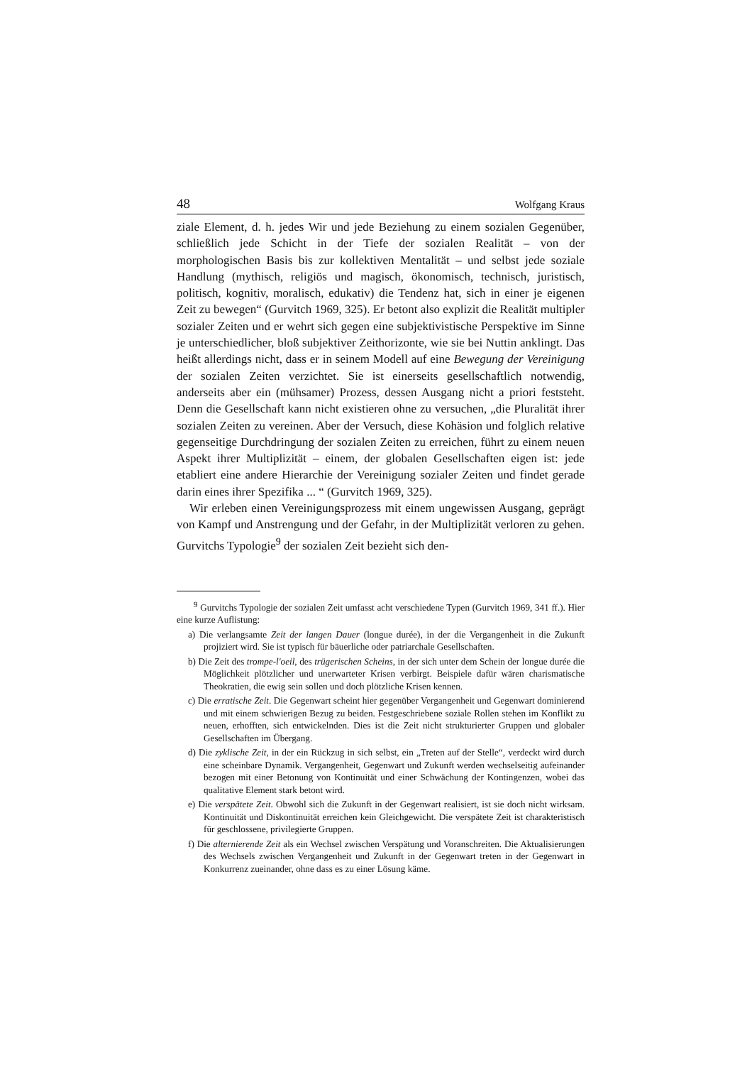48 Wolfgang Kraus
ziale Element, d. h. jedes Wir und jede Beziehung zu einem sozialen Gegenüber, schließlich jede Schicht in der Tiefe der sozialen Realität – von der morphologischen Basis bis zur kollektiven Mentalität – und selbst jede soziale Handlung (mythisch, religiös und magisch, ökonomisch, technisch, juristisch, politisch, kognitiv, moralisch, edukativ) die Tendenz hat, sich in einer je eigenen Zeit zu bewegen“ (Gurvitch 1969, 325). Er betont also explizit die Realität multipler sozialer Zeiten und er wehrt sich gegen eine subjektivistische Perspektive im Sinne je unterschiedlicher, bloß subjektiver Zeithorizonte, wie sie bei Nuttin anklingt. Das heißt allerdings nicht, dass er in seinem Modell auf eine Bewegung der Vereinigung der sozialen Zeiten verzichtet. Sie ist einerseits gesellschaftlich notwendig, anderseits aber ein (mühsamer) Prozess, dessen Ausgang nicht a priori feststeht. Denn die Gesellschaft kann nicht existieren ohne zu versuchen, „die Pluralität ihrer sozialen Zeiten zu vereinen. Aber der Versuch, diese Kohäsion und folglich relative gegenseitige Durchdringung der sozialen Zeiten zu erreichen, führt zu einem neuen Aspekt ihrer Multiplizität – einem, der globalen Gesellschaften eigen ist: jede etabliert eine andere Hierarchie der Vereinigung sozialer Zeiten und findet gerade darin eines ihrer Spezifika ... “ (Gurvitch 1969, 325).
Wir erleben einen Vereinigungsprozess mit einem ungewissen Ausgang, geprägt von Kampf und Anstrengung und der Gefahr, in der Multiplizität verloren zu gehen. Gurvitchs Typologie<sup>9</sup> der sozialen Zeit bezieht sich den-
<sup>9</sup> Gurvitchs Typologie der sozialen Zeit umfasst acht verschiedene Typen (Gurvitch 1969, 341 ff.). Hier eine kurze Auflistung:
a) Die verlangsamte Zeit der langen Dauer (longue durée), in der die Vergangenheit in die Zukunft projiziert wird. Sie ist typisch für bäuerliche oder patriarchale Gesellschaften.
b) Die Zeit des trompe-l'oeil, des trügerischen Scheins, in der sich unter dem Schein der longue durée die Möglichkeit plötzlicher und unerwarteter Krisen verbirgt. Beispiele dafür wären charismatische Theokratien, die ewig sein sollen und doch plötzliche Krisen kennen.
c) Die erratische Zeit. Die Gegenwart scheint hier gegenüber Vergangenheit und Gegenwart dominierend und mit einem schwierigen Bezug zu beiden. Festgeschriebene soziale Rollen stehen im Konflikt zu neuen, erhofften, sich entwickelnden. Dies ist die Zeit nicht strukturierter Gruppen und globaler Gesellschaften im Übergang.
d) Die zyklische Zeit, in der ein Rückzug in sich selbst, ein „Treten auf der Stelle“, verdeckt wird durch eine scheinbare Dynamik. Vergangenheit, Gegenwart und Zukunft werden wechselseitig aufeinander bezogen mit einer Betonung von Kontinuität und einer Schwächung der Kontingenzen, wobei das qualitative Element stark betont wird.
e) Die verspätete Zeit. Obwohl sich die Zukunft in der Gegenwart realisiert, ist sie doch nicht wirksam. Kontinuität und Diskontinuität erreichen kein Gleichgewicht. Die verspätete Zeit ist charakteristisch für geschlossene, privilegierte Gruppen.
f) Die alternierende Zeit als ein Wechsel zwischen Verspätung und Voranschreiten. Die Aktualisierungen des Wechsels zwischen Vergangenheit und Zukunft in der Gegenwart treten in der Gegenwart in Konkurrenz zueinander, ohne dass es zu einer Lösung käme.